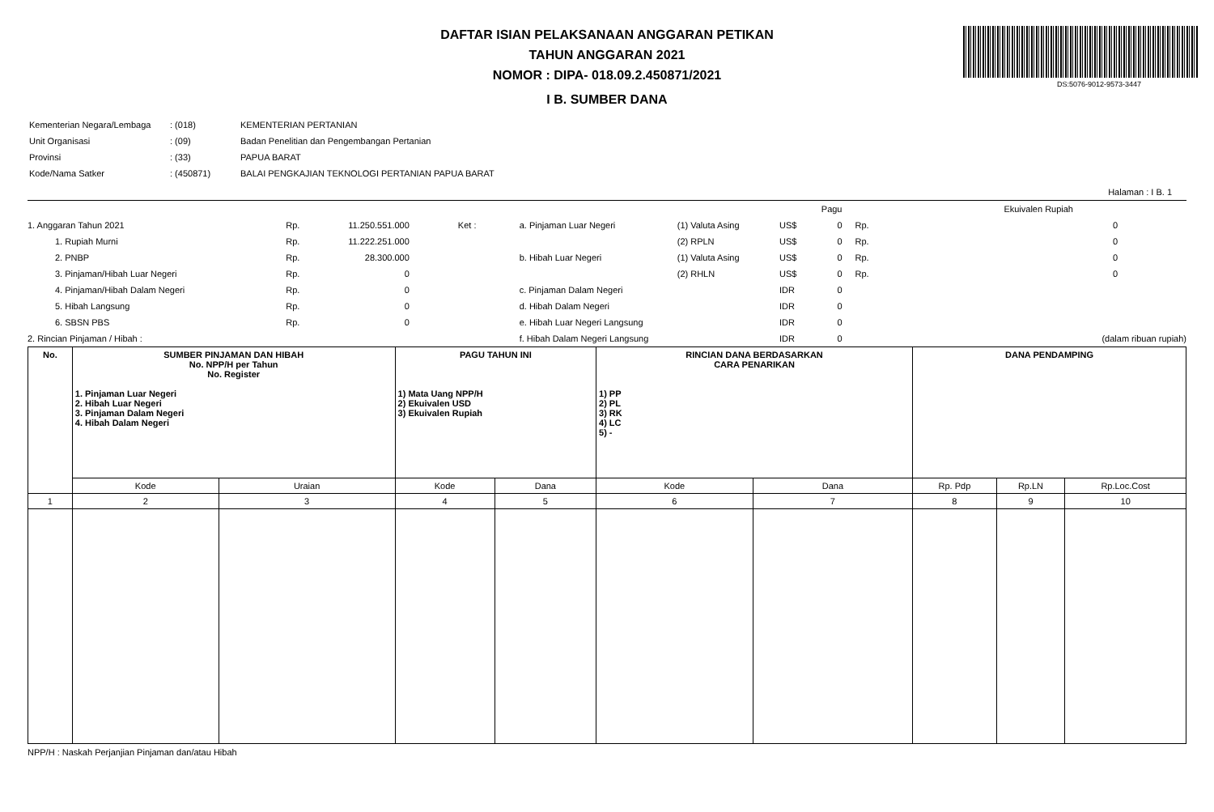DS:5076-9012-9573-3447
DAFTAR ISIAN PELAKSANAAN ANGGARAN PETIKAN
TAHUN ANGGARAN 2021
NOMOR : DIPA- 018.09.2.450871/2021
I B. SUMBER DANA
| Kementerian Negara/Lembaga | : (018) | KEMENTERIAN PERTANIAN |
| Unit Organisasi | : (09) | Badan Penelitian dan Pengembangan Pertanian |
| Provinsi | : (33) | PAPUA BARAT |
| Kode/Nama Satker | : (450871) | BALAI PENGKAJIAN TEKNOLOGI PERTANIAN PAPUA BARAT |
Halaman : I B. 1
| | | | | | | | Pagu | | Ekuivalen Rupiah |
| 1. Anggaran Tahun 2021 | Rp. | 11.250.551.000 | Ket : | a. Pinjaman Luar Negeri | (1) Valuta Asing | US$ | 0 | Rp. | 0 |
| 1. Rupiah Murni | Rp. | 11.222.251.000 | | | (2) RPLN | US$ | 0 | Rp. | 0 |
| 2. PNBP | Rp. | 28.300.000 | | b. Hibah Luar Negeri | (1) Valuta Asing | US$ | 0 | Rp. | 0 |
| 3. Pinjaman/Hibah Luar Negeri | Rp. | 0 | | | (2) RHLN | US$ | 0 | Rp. | 0 |
| 4. Pinjaman/Hibah Dalam Negeri | Rp. | 0 | | c. Pinjaman Dalam Negeri | | IDR | 0 | | |
| 5. Hibah Langsung | Rp. | 0 | | d. Hibah Dalam Negeri | | IDR | 0 | | |
| 6. SBSN PBS | Rp. | 0 | | e. Hibah Luar Negeri Langsung | | IDR | 0 | | |
| 2. Rincian Pinjaman / Hibah : | | | | f. Hibah Dalam Negeri Langsung | | IDR | 0 | | (dalam ribuan rupiah) |
| No. | SUMBER PINJAMAN DAN HIBAH No. NPP/H per Tahun No. Register 1. Pinjaman Luar Negeri 2. Hibah Luar Negeri 3. Pinjaman Dalam Negeri 4. Hibah Dalam Negeri | | PAGU TAHUN INI 1) Mata Uang NPP/H 2) Ekuivalen USD 3) Ekuivalen Rupiah | | RINCIAN DANA BERDASARKAN CARA PENARIKAN 1) PP 2) PL 3) RK 4) LC 5) - | | DANA PENDAMPING | | |
| --- | --- | --- | --- | --- | --- | --- | --- | --- | --- |
| | Kode | Uraian | Kode | Dana | Kode | Dana | Rp. Pdp | Rp.LN | Rp.Loc.Cost |
| 1 | 2 | 3 | 4 | 5 | 6 | 7 | 8 | 9 | 10 |
NPP/H : Naskah Perjanjian Pinjaman dan/atau Hibah